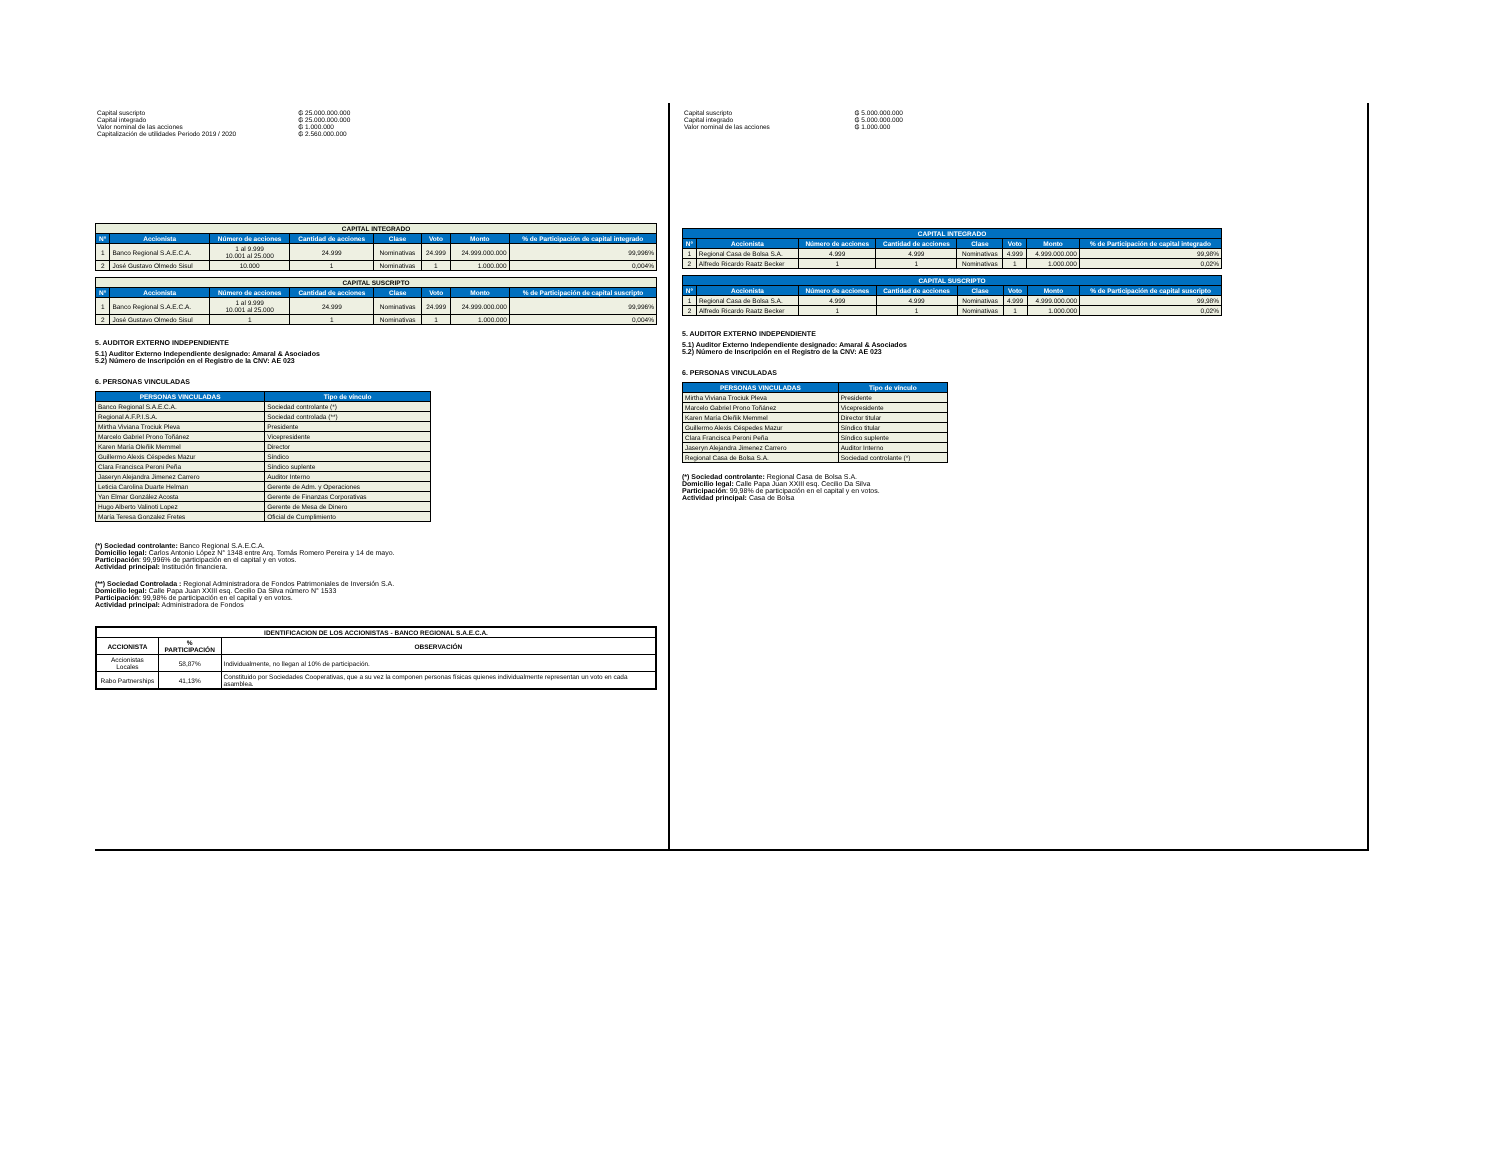| Capital suscripto | ₲ 25.000.000.000 |
| Capital integrado | ₲ 25.000.000.000 |
| Valor nominal de las acciones | ₲ 1.000.000 |
| Capitalización de utilidades Periodo 2019 / 2020 | ₲ 2.560.000.000 |
| CAPITAL INTEGRADO | | | | | | | |
| --- | --- | --- | --- | --- | --- | --- | --- |
| N° | Accionista | Número de acciones | Cantidad de acciones | Clase | Voto | Monto | % de Participación de capital integrado |
| 1 | Banco Regional S.A.E.C.A. | 1 al 9.999 10.001 al 25.000 | 24.999 | Nominativas | 24.999 | 24.999.000.000 | 99,996% |
| 2 | José Gustavo Olmedo Sisul | 10.000 | 1 | Nominativas | 1 | 1.000.000 | 0,004% |
| CAPITAL SUSCRIPTO | | | | | | | |
| --- | --- | --- | --- | --- | --- | --- | --- |
| N° | Accionista | Número de acciones | Cantidad de acciones | Clase | Voto | Monto | % de Participación de capital suscripto |
| 1 | Banco Regional S.A.E.C.A. | 1 al 9.999 10.001 al 25.000 | 24.999 | Nominativas | 24.999 | 24.999.000.000 | 99,996% |
| 2 | José Gustavo Olmedo Sisul | 1 | 1 | Nominativas | 1 | 1.000.000 | 0,004% |
5. AUDITOR EXTERNO INDEPENDIENTE
5.1) Auditor Externo Independiente designado: Amaral & Asociados
5.2) Número de Inscripción en el Registro de la CNV: AE 023
6. PERSONAS VINCULADAS
| PERSONAS VINCULADAS | Tipo de vínculo |
| --- | --- |
| Banco Regional S.A.E.C.A. | Sociedad controlante (*) |
| Regional A.F.P.I.S.A. | Sociedad controlada (**) |
| Mirtha Viviana Trociuk Pleva | Presidente |
| Marcelo Gabriel Prono Toñánez | Vicepresidente |
| Karen María Oleñik Memmel | Director |
| Guillermo Alexis Céspedes Mazur | Síndico |
| Clara Francisca Peroni Peña | Síndico suplente |
| Jaseryn Alejandra Jimenez Carrero | Auditor Interno |
| Leticia Carolina Duarte Helman | Gerente de Adm. y Operaciones |
| Yan Elmar González Acosta | Gerente de Finanzas Corporativas |
| Hugo Alberto Valinoti Lopez | Gerente de Mesa de Dinero |
| María Teresa Gonzalez Fretes | Oficial de Cumplimiento |
(*) Sociedad controlante: Banco Regional S.A.E.C.A.
Domicilio legal: Carlos Antonio López N° 1348 entre Arq. Tomás Romero Pereira y 14 de mayo.
Participación: 99,996% de participación en el capital y en votos.
Actividad principal: Institución financiera.
(**) Sociedad Controlada : Regional Administradora de Fondos Patrimoniales de Inversión S.A.
Domicilio legal: Calle Papa Juan XXIII esq. Cecilio Da Silva número N° 1533
Participación: 99,98% de participación en el capital y en votos.
Actividad principal: Administradora de Fondos
| IDENTIFICACION DE LOS ACCIONISTAS - BANCO REGIONAL S.A.E.C.A. | | |
| ACCIONISTA | % PARTICIPACIÓN | OBSERVACIÓN |
| Accionistas Locales | 58,87% | Individualmente, no llegan al 10% de participación. |
| Rabo Partnerships | 41,13% | Constituido por Sociedades Cooperativas, que a su vez la componen personas físicas quienes individualmente representan un voto en cada asamblea. |
| Capital suscripto | ₲ 5.000.000.000 |
| Capital integrado | ₲ 5.000.000.000 |
| Valor nominal de las acciones | ₲ 1.000.000 |
| CAPITAL INTEGRADO | | | | | | | |
| --- | --- | --- | --- | --- | --- | --- | --- |
| N° | Accionista | Número de acciones | Cantidad de acciones | Clase | Voto | Monto | % de Participación de capital integrado |
| 1 | Regional Casa de Bolsa S.A. | 4.999 | 4.999 | Nominativas | 4.999 | 4.999.000.000 | 99,98% |
| 2 | Alfredo Ricardo Raatz Becker | 1 | 1 | Nominativas | 1 | 1.000.000 | 0,02% |
| CAPITAL SUSCRIPTO | | | | | | | |
| --- | --- | --- | --- | --- | --- | --- | --- |
| N° | Accionista | Número de acciones | Cantidad de acciones | Clase | Voto | Monto | % de Participación de capital suscripto |
| 1 | Regional Casa de Bolsa S.A. | 4.999 | 4.999 | Nominativas | 4.999 | 4.999.000.000 | 99,98% |
| 2 | Alfredo Ricardo Raatz Becker | 1 | 1 | Nominativas | 1 | 1.000.000 | 0,02% |
5. AUDITOR EXTERNO INDEPENDIENTE
5.1) Auditor Externo Independiente designado: Amaral & Asociados
5.2) Número de Inscripción en el Registro de la CNV: AE 023
6. PERSONAS VINCULADAS
| PERSONAS VINCULADAS | Tipo de vínculo |
| --- | --- |
| Mirtha Viviana Trociuk Pleva | Presidente |
| Marcelo Gabriel Prono Toñánez | Vicepresidente |
| Karen María Oleñik Memmel | Director titular |
| Guillermo Alexis Céspedes Mazur | Síndico titular |
| Clara Francisca Peroni Peña | Síndico suplente |
| Jaseryn Alejandra Jimenez Carrero | Auditor Interno |
| Regional Casa de Bolsa S.A. | Sociedad controlante (*) |
(*) Sociedad controlante: Regional Casa de Bolsa S.A.
Domicilio legal: Calle Papa Juan XXIII esq. Cecilio Da Silva
Participación: 99,98% de participación en el capital y en votos.
Actividad principal: Casa de Bolsa